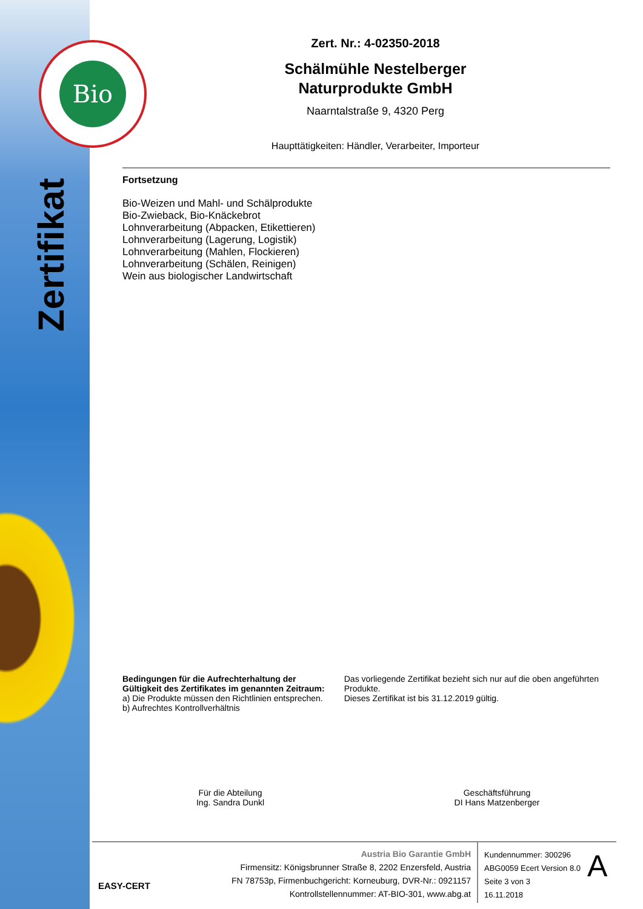Bio
Zertifikat
Zert. Nr.: 4-02350-2018
Schälmühle Nestelberger
Naturprodukte GmbH
Naarntalstraße 9, 4320 Perg
Haupttätigkeiten: Händler, Verarbeiter, Importeur
Fortsetzung
Bio-Weizen und Mahl- und Schälprodukte
Bio-Zwieback, Bio-Knäckebrot
Lohnverarbeitung (Abpacken, Etikettieren)
Lohnverarbeitung (Lagerung, Logistik)
Lohnverarbeitung (Mahlen, Flockieren)
Lohnverarbeitung (Schälen, Reinigen)
Wein aus biologischer Landwirtschaft
Bedingungen für die Aufrechterhaltung der Gültigkeit des Zertifikates im genannten Zeitraum:
a) Die Produkte müssen den Richtlinien entsprechen.
b) Aufrechtes Kontrollverhältnis
Das vorliegende Zertifikat bezieht sich nur auf die oben angeführten Produkte.
Dieses Zertifikat ist bis 31.12.2019 gültig.
Für die Abteilung
Ing. Sandra Dunkl
Geschäftsführung
DI Hans Matzenberger
EASY-CERT
Austria Bio Garantie GmbH
Firmensitz: Königsbrunner Straße 8, 2202 Enzersfeld, Austria
FN 78753p, Firmenbuchgericht: Korneuburg, DVR-Nr.: 0921157
Kontrollstellennummer: AT-BIO-301, www.abg.at
Kundennummer: 300296
ABG0059 Ecert Version 8.0
Seite 3 von 3
16.11.2018
A